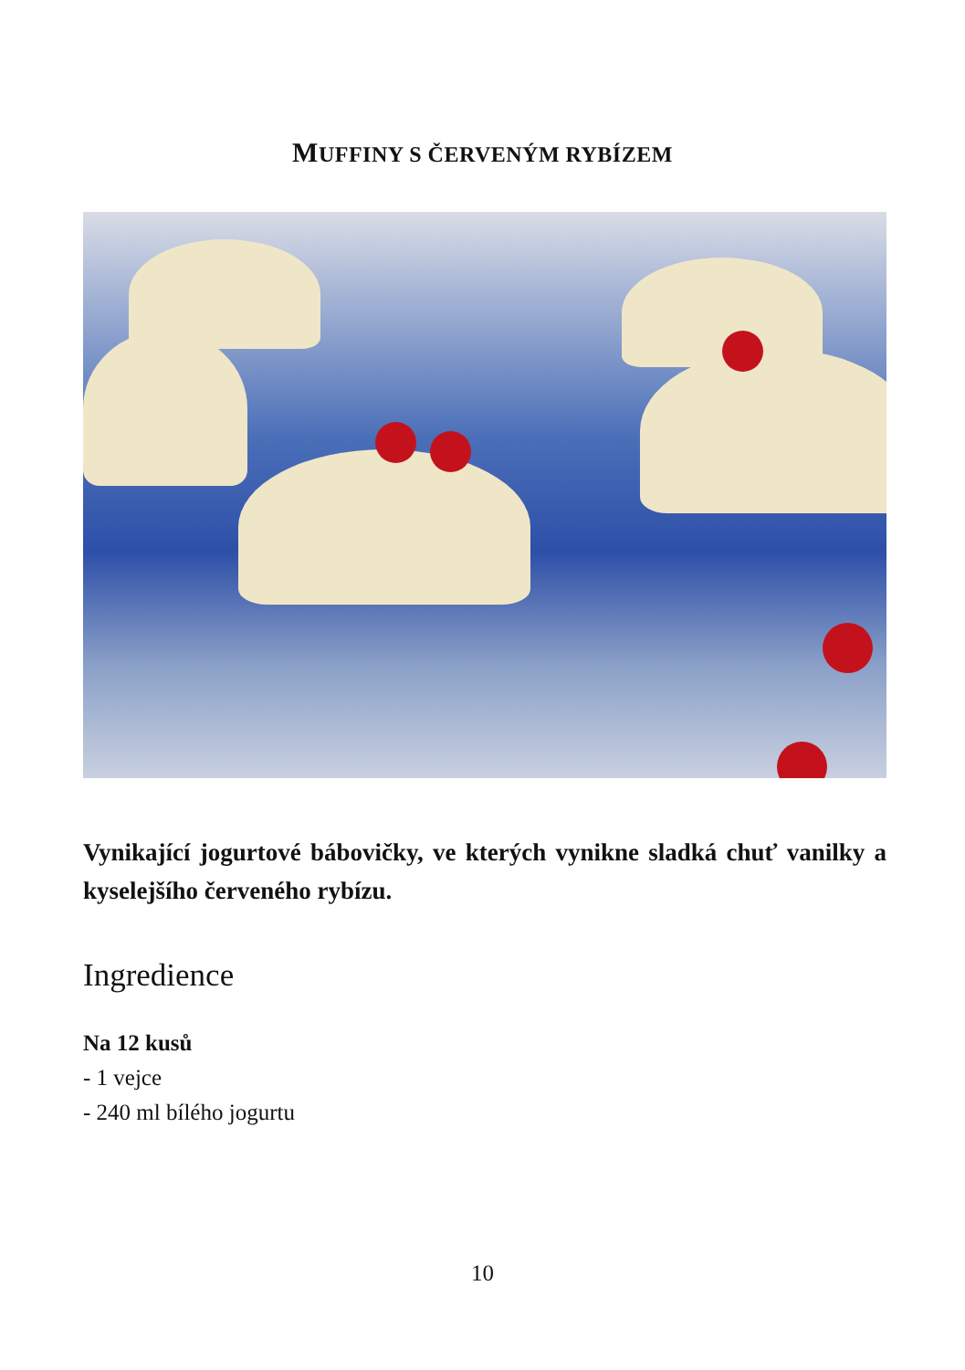MUFFINY S ČERVENÝM RYBÍZEM
Vynikající jogurtové bábovičky, ve kterých vynikne sladká chuť vanilky a kyselejšího červeného rybízu.
Ingredience
Na 12 kusů
- 1 vejce
- 240 ml bílého jogurtu
10